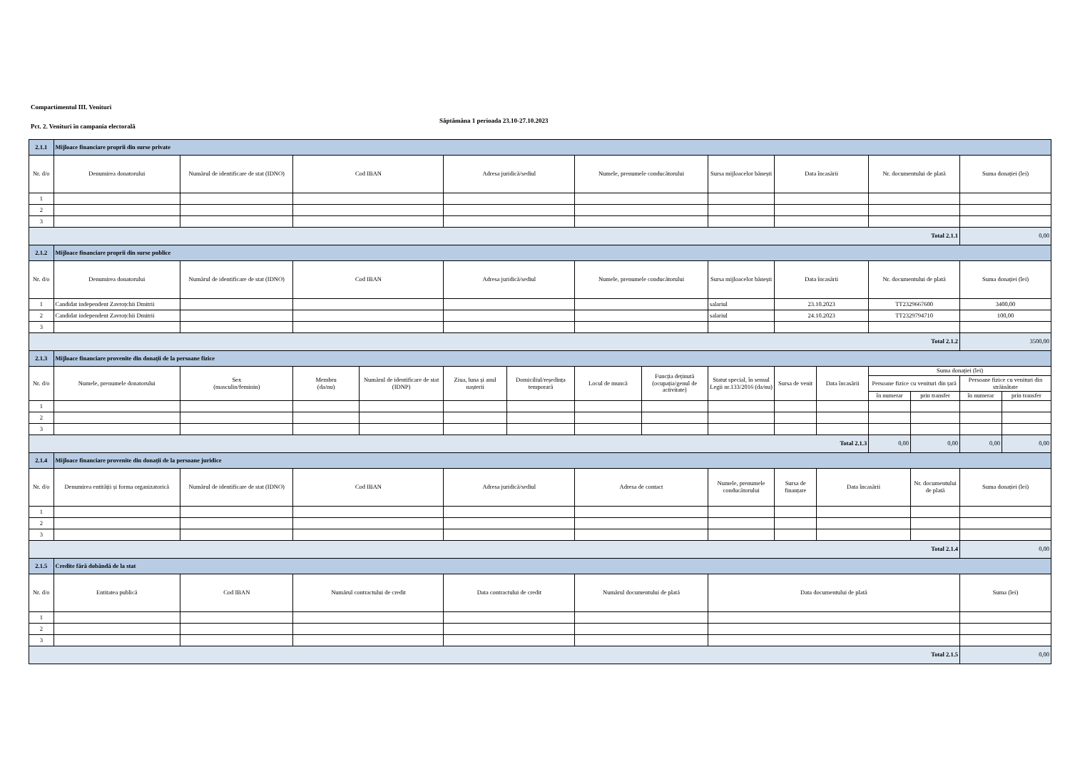Compartimentul III. Venituri
Săptămâna 1 perioada 23.10-27.10.2023
Pct. 2. Venituri în campania electorală
| 2.1.1 | Mijloace financiare proprii din surse private | | | | | | | | | | | | | | |
| Nr. d/o | Denumirea donatorului | Numărul de identificare de stat (IDNO) | Cod IBAN | | Adresa juridică/sediul | | Numele, prenumele conducătorului | | Sursa mijloacelor bănești | Data încasării | | Nr. documentului de plată | | Suma donației (lei) | |
| 1 | | | | | | | | | | | | | | | |
| 2 | | | | | | | | | | | | | | | |
| 3 | | | | | | | | | | | | | | | |
| Total 2.1.1 | | | | | | | | | | | | | | 0,00 | |
| 2.1.2 | Mijloace financiare proprii din surse publice | | | | | | | | | | | | | | |
| Nr. d/o | Denumirea donatorului | Numărul de identificare de stat (IDNO) | Cod IBAN | | Adresa juridică/sediul | | Numele, prenumele conducătorului | | Sursa mijloacelor bănești | Data încasării | | Nr. documentului de plată | | Suma donației (lei) | |
| 1 | Candidat independent Zavroțchii Dmitrii | | | | | | | | salariul | 23.10.2023 | | TT2329667600 | | 3400,00 | |
| 2 | Candidat independent Zavroțchii Dmitrii | | | | | | | | salariul | 24.10.2023 | | TT2329794710 | | 100,00 | |
| 3 | | | | | | | | | | | | | | | |
| Total 2.1.2 | | | | | | | | | | | | | | 3500,00 | |
| 2.1.3 | Mijloace financiare provenite din donații de la persoane fizice | | | | | | | | | | | | | | |
| Nr. d/o | Numele, prenumele donatorului | Sex (masculin/feminin) | Membru (da/nu) | Numărul de identificare de stat (IDNP) | Ziua, luna și anul nașterii | Domiciliul/reședința temporară | Locul de muncă | Funcția deținută (ocupația/genul de activitate) | Statut special, în sensul Legii nr.133/2016 (da/nu) | Sursa de venit | Data încasării | Suma donației (lei) | | | |
| | | | | | | | | | | | | Persoane fizice cu venituri din țară | | Persoane fizice cu venituri din străinătate | |
| | | | | | | | | | | | | în numerar | prin transfer | în numerar | prin transfer |
| 1 | | | | | | | | | | | | | | | |
| 2 | | | | | | | | | | | | | | | |
| 3 | | | | | | | | | | | | | | | |
| Total 2.1.3 | | | | | | | | | | | | 0,00 | 0,00 | 0,00 | 0,00 |
| 2.1.4 | Mijloace financiare provenite din donații de la persoane juridice | | | | | | | | | | | | | | |
| Nr. d/o | Denumirea entității și forma organizatorică | Numărul de identificare de stat (IDNO) | Cod IBAN | | Adresa juridică/sediul | | Adresa de contact | | Numele, prenumele conducătorului | Sursa de finanțare | Data încasării | | Nr. documentului de plată | Suma donației (lei) | |
| 1 | | | | | | | | | | | | | | | |
| 2 | | | | | | | | | | | | | | | |
| 3 | | | | | | | | | | | | | | | |
| Total 2.1.4 | | | | | | | | | | | | | | 0,00 | |
| 2.1.5 | Credite fără dobândă de la stat | | | | | | | | | | | | | | |
| Nr. d/o | Entitatea publică | Cod IBAN | Numărul contractului de credit | | Data contractului de credit | | Numărul documentului de plată | | Data documentului de plată | | | | | Suma (lei) | |
| 1 | | | | | | | | | | | | | | | |
| 2 | | | | | | | | | | | | | | | |
| 3 | | | | | | | | | | | | | | | |
| Total 2.1.5 | | | | | | | | | | | | | | 0,00 | |